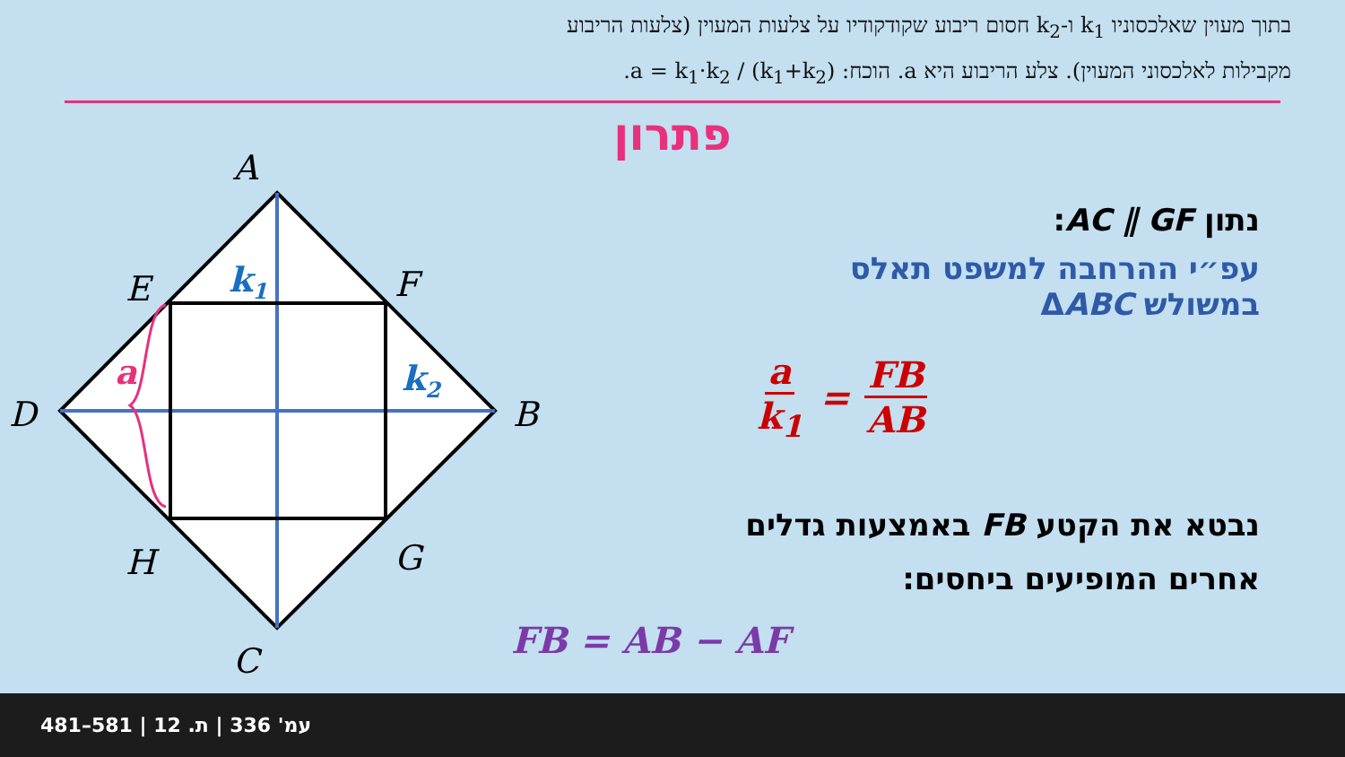בתוך מעוין שאלכסוניו k<sub>1</sub> ו-k<sub>2</sub> חסום ריבוע שקודקודיו על צלעות המעוין (צלעות הריבוע
מקבילות לאלכסוני המעוין). צלע הריבוע היא a. הוכח: a = k<sub>1</sub>·k<sub>2</sub> / (k<sub>1</sub>+k<sub>2</sub>).
פתרון
A
E
F
D
B
H
G
C
k1
k2
a
נתון AC ∥ GF:
עפ״י ההרחבה למשפט תאלס
במשולש ΔABC
a k<sub>1</sub> = FB AB
נבטא את הקטע FB באמצעות גדלים
אחרים המופיעים ביחסים:
FB = AB − AF
481–581 | עמ' 336 | ת. 12